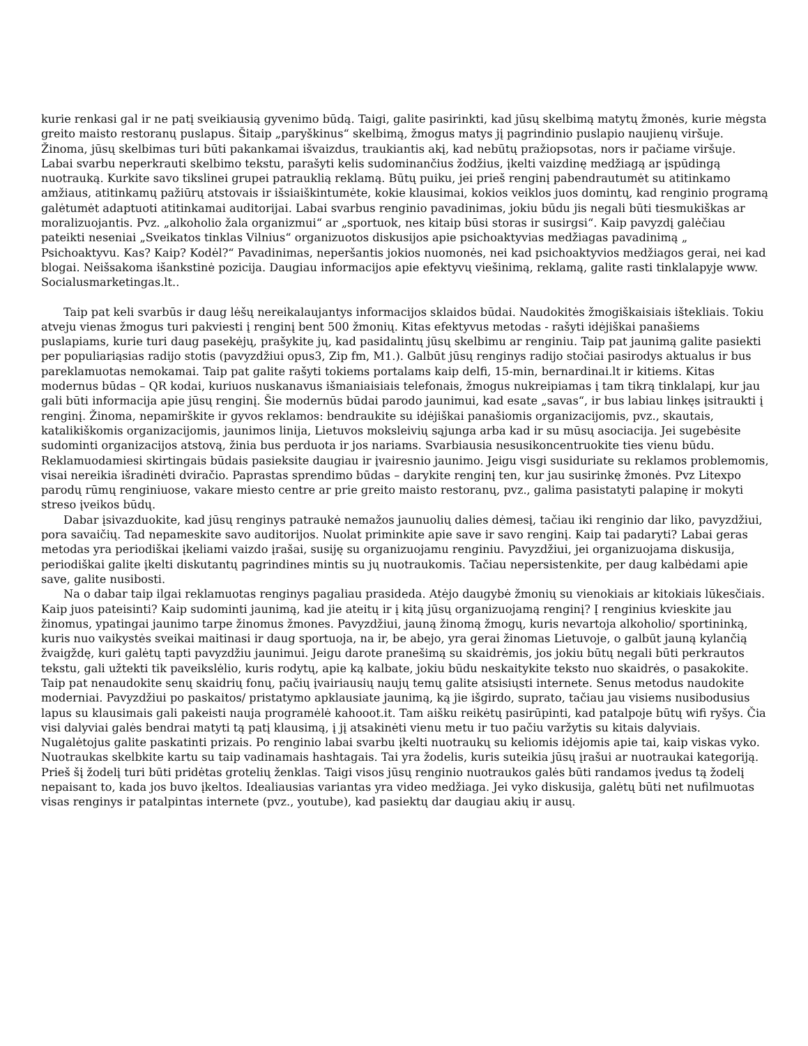kurie renkasi gal ir ne patį sveikiausią gyvenimo būdą. Taigi, galite pasirinkti, kad jūsų skelbimą matytų žmonės, kurie mėgsta greito maisto restoranų puslapus. Šitaip „paryškinus“ skelbimą, žmogus matys jį pagrindinio puslapio naujienų viršuje. Žinoma, jūsų skelbimas turi būti pakankamai išvaizdus, traukiantis akį, kad nebūtų pražiopsotas, nors ir pačiame viršuje. Labai svarbu neperkrauti skelbimo tekstu, parašyti kelis sudominančius žodžius, įkelti vaizdinę medžiagą ar įspūdingą nuotrauką. Kurkite savo tikslinei grupei patrauklią reklamą. Būtų puiku, jei prieš renginį pabendrautumėt su atitinkamo amžiaus, atitinkamų pažiūrų atstovais ir išsiaiškintumėte, kokie klausimai, kokios veiklos juos domintų, kad renginio programą galėtumėt adaptuoti atitinkamai auditorijai. Labai svarbus renginio pavadinimas, jokiu būdu jis negali būti tiesmukiškas ar moralizuojantis. Pvz. „alkoholio žala organizmui“ ar „sportuok, nes kitaip būsi storas ir susirgsi“. Kaip pavyzdį galėčiau pateikti neseniai „Sveikatos tinklas Vilnius“ organizuotos diskusijos apie psichoaktyvias medžiagas pavadinimą „ Psichoaktyvu. Kas? Kaip? Kodėl?“ Pavadinimas, neperšantis jokios nuomonės, nei kad psichoaktyvios medžiagos gerai, nei kad blogai. Neišsakoma išankstinė pozicija. Daugiau informacijos apie efektyvų viešinimą, reklamą, galite rasti tinklalapyje www. Socialusmarketingas.lt..
Taip pat keli svarbūs ir daug lėšų nereikalaujantys informacijos sklaidos būdai. Naudokitės žmogiškaisiais ištekliais. Tokiu atveju vienas žmogus turi pakviesti į renginį bent 500 žmonių. Kitas efektyvus metodas - rašyti idėjiškai panašiems puslapiams, kurie turi daug pasekėjų, prašykite jų, kad pasidalintų jūsų skelbimu ar renginiu. Taip pat jaunimą galite pasiekti per populiariąsias radijo stotis (pavyzdžiui opus3, Zip fm, M1.). Galbūt jūsų renginys radijo stočiai pasirodys aktualus ir bus pareklamuotas nemokamai. Taip pat galite rašyti tokiems portalams kaip delfi, 15-min, bernardinai.lt ir kitiems. Kitas modernus būdas – QR kodai, kuriuos nuskanavus išmaniaisiais telefonais, žmogus nukreipiamas į tam tikrą tinklalapį, kur jau gali būti informacija apie jūsų renginį. Šie modernūs būdai parodo jaunimui, kad esate „savas“, ir bus labiau linkęs įsitraukti į renginį. Žinoma, nepamirškite ir gyvos reklamos: bendraukite su idėjiškai panašiomis organizacijomis, pvz., skautais, katalikiškomis organizacijomis, jaunimos linija, Lietuvos moksleivių sąjunga arba kad ir su mūsų asociacija. Jei sugebėsite sudominti organizacijos atstovą, žinia bus perduota ir jos nariams. Svarbiausia nesusikoncentruokite ties vienu būdu. Reklamuodamiesi skirtingais būdais pasieksite daugiau ir įvairesnio jaunimo. Jeigu visgi susiduriate su reklamos problemomis, visai nereikia išradinėti dviračio. Paprastas sprendimo būdas – darykite renginį ten, kur jau susirinkę žmonės. Pvz Litexpo parodų rūmų renginiuose, vakare miesto centre ar prie greito maisto restoranų, pvz., galima pasistatyti palapinę ir mokyti streso įveikos būdų.
Dabar įsivazduokite, kad jūsų renginys patraukė nemažos jaunuolių dalies dėmesį, tačiau iki renginio dar liko, pavyzdžiui, pora savaičių. Tad nepameskite savo auditorijos. Nuolat priminkite apie save ir savo renginį. Kaip tai padaryti? Labai geras metodas yra periodiškai įkeliami vaizdo įrašai, susiję su organizuojamu renginiu. Pavyzdžiui, jei organizuojama diskusija, periodiškai galite įkelti diskutantų pagrindines mintis su jų nuotraukomis. Tačiau nepersistenkite, per daug kalbėdami apie save, galite nusibosti.
Na o dabar taip ilgai reklamuotas renginys pagaliau prasideda. Atėjo daugybė žmonių su vienokiais ar kitokiais lūkesčiais. Kaip juos pateisinti? Kaip sudominti jaunimą, kad jie ateitų ir į kitą jūsų organizuojamą renginį? Į renginius kvieskite jau žinomus, ypatingai jaunimo tarpe žinomus žmones. Pavyzdžiui, jauną žinomą žmogų, kuris nevartoja alkoholio/ sportininką, kuris nuo vaikystės sveikai maitinasi ir daug sportuoja, na ir, be abejo, yra gerai žinomas Lietuvoje, o galbūt jauną kylančią žvaigždę, kuri galėtų tapti pavyzdžiu jaunimui. Jeigu darote pranešimą su skaidrėmis, jos jokiu būtų negali būti perkrautos tekstu, gali užtekti tik paveikslėlio, kuris rodytų, apie ką kalbate, jokiu būdu neskaitykite teksto nuo skaidrės, o pasakokite. Taip pat nenaudokite senų skaidrių fonų, pačių įvairiausių naujų temų galite atsisiųsti internete. Senus metodus naudokite moderniai. Pavyzdžiui po paskaitos/ pristatymo apklausiate jaunimą, ką jie išgirdo, suprato, tačiau jau visiems nusibodusius lapus su klausimais gali pakeisti nauja programėlė kahooot.it. Tam aišku reikėtų pasirūpinti, kad patalpoje būtų wifi ryšys. Čia visi dalyviai galės bendrai matyti tą patį klausimą, į jį atsakinėti vienu metu ir tuo pačiu varžytis su kitais dalyviais. Nugalėtojus galite paskatinti prizais. Po renginio labai svarbu įkelti nuotraukų su keliomis idėjomis apie tai, kaip viskas vyko. Nuotraukas skelbkite kartu su taip vadinamais hashtagais. Tai yra žodelis, kuris suteikia jūsų įrašui ar nuotraukai kategoriją. Prieš šį žodelį turi būti pridėtas grotelių ženklas. Taigi visos jūsų renginio nuotraukos galės būti randamos įvedus tą žodelį nepaisant to, kada jos buvo įkeltos. Idealiausias variantas yra video medžiaga. Jei vyko diskusija, galėtų būti net nufilmuotas visas renginys ir patalpintas internete (pvz., youtube), kad pasiektų dar daugiau akių ir ausų.